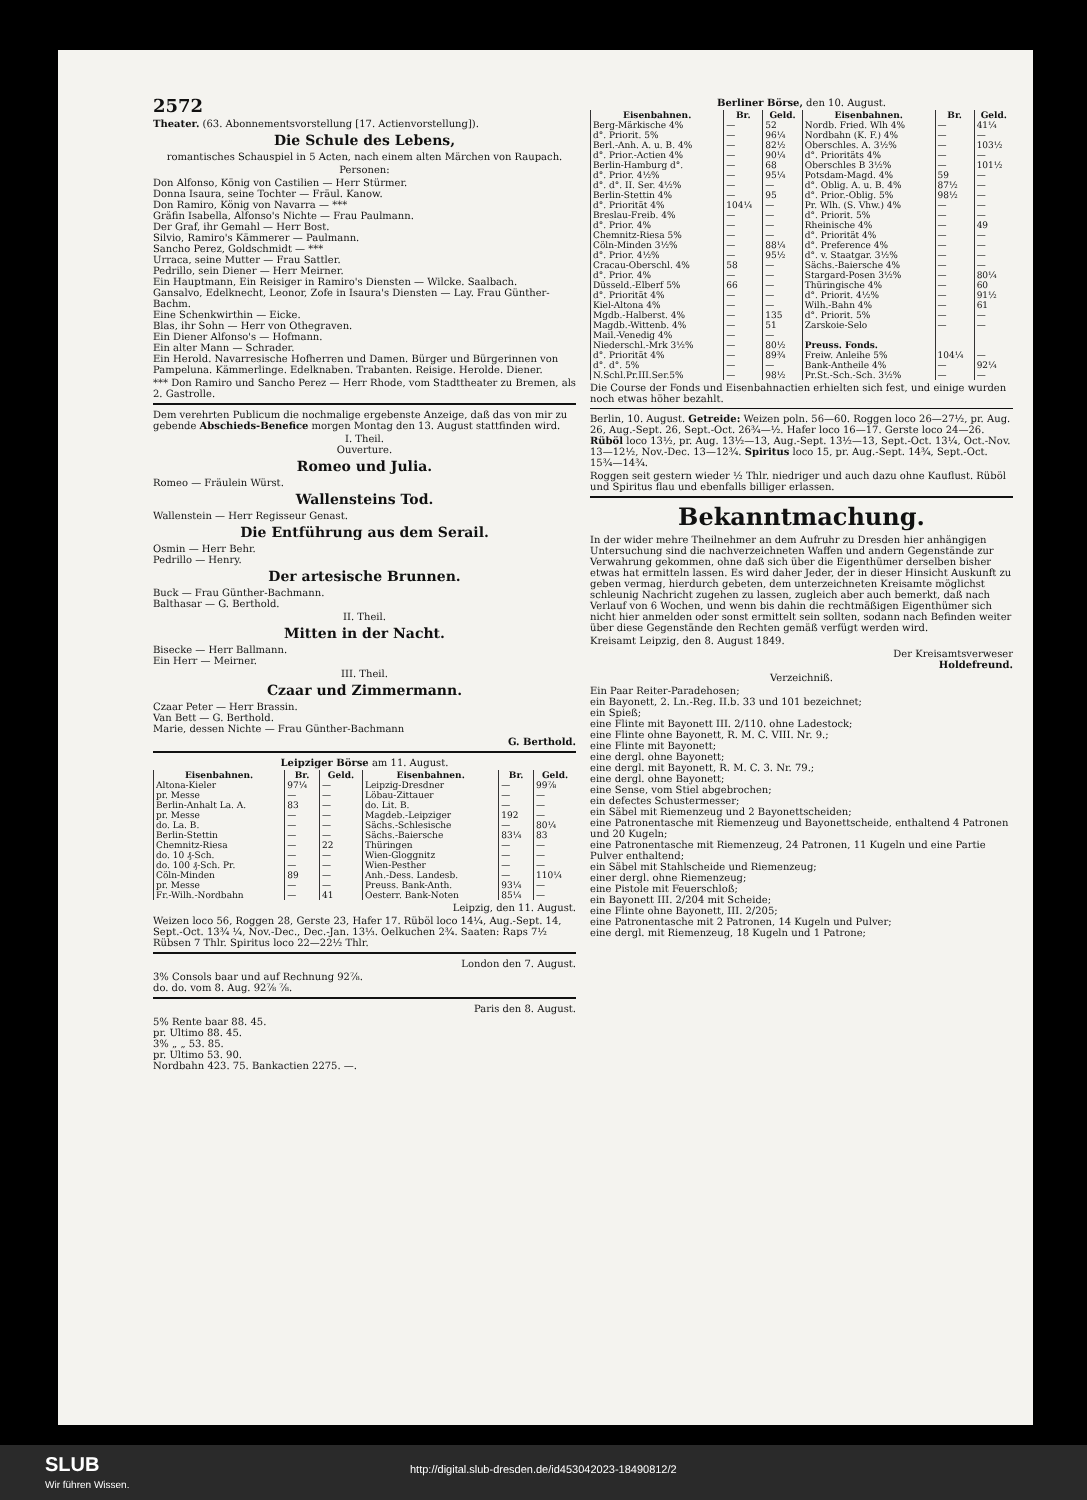2572
Theater. (63. Abonnementsvorstellung [17. Actienvorstellung]).
Die Schule des Lebens,
romantisches Schauspiel in 5 Acten, nach einem alten Märchen von Raupach.
Personen:
Don Alfonso, König von Castilien — Herr Stürmer.
Donna Isaura, seine Tochter — Fräul. Kanow.
Don Ramiro, König von Navarra — ***
Gräfin Isabella, Alfonso's Nichte — Frau Paulmann.
Der Graf, ihr Gemahl — Herr Bost.
Silvio, Ramiro's Kämmerer — Paulmann.
Sancho Perez, Goldschmidt — ***
Urraca, seine Mutter — Frau Sattler.
Pedrillo, sein Diener — Herr Meirner.
Ein Hauptmann, Ein Reisiger in Ramiro's Diensten — Wilcke. Saalbach.
Gansalvo, Edelknecht, Leonor, Zofe in Isaura's Diensten — Lay. Frau Günther-Bachm.
Eine Schenkwirthin — Eicke.
Blas, ihr Sohn — Herr von Othegraven.
Ein Diener Alfonso's — Hofmann.
Ein alter Mann — Schrader.
Ein Herold. Navarresische Hofherren und Damen. Bürger und Bürgerinnen von Pampeluna. Kämmerlinge. Edelknaben. Trabanten. Reisige. Herolde. Diener.
*** Don Ramiro und Sancho Perez — Herr Rhode, vom Stadttheater zu Bremen, als 2. Gastrolle.
Dem verehrten Publicum die nochmalige ergebenste Anzeige, daß das von mir zu gebende Abschieds-Benefice morgen Montag den 13. August stattfinden wird.
I. Theil.
Ouverture.
Romeo und Julia.
Romeo — Fräulein Würst.
Wallensteins Tod.
Wallenstein — Herr Regisseur Genast.
Die Entführung aus dem Serail.
Osmin — Herr Behr.
Pedrillo — Henry.
Der artesische Brunnen.
Buck — Frau Günther-Bachmann.
Balthasar — G. Berthold.
II. Theil.
Mitten in der Nacht.
Bisecke — Herr Ballmann.
Ein Herr — Meirner.
III. Theil.
Czaar und Zimmermann.
Czaar Peter — Herr Brassin.
Van Bett — G. Berthold.
Marie, dessen Nichte — Frau Günther-Bachmann
G. Berthold.
Leipziger Börse am 11. August.
| Eisenbahnen. | Br. | Geld. | Eisenbahnen. | Br. | Geld. |
| --- | --- | --- | --- | --- | --- |
| Altona-Kieler | 97¼ | — | Leipzig-Dresdner | — | 99⅞ |
| pr. Messe | — | — | Löbau-Zittauer | — | — |
| Berlin-Anhalt La. A. | 83 | — | do. Lit. B. | — | — |
| pr. Messe | — | — | Magdeb.-Leipziger | 192 | — |
| do. La. B. | — | — | Sächs.-Schlesische | — | 80¼ |
| Berlin-Stettin | — | — | Sächs.-Baiersche | 83¼ | 83 |
| Chemnitz-Riesa | — | 22 | Thüringen | — | — |
| do. 10 ₰-Sch. | — | — | Wien-Gloggnitz | — | — |
| do. 100 ₰-Sch. Pr. | — | — | Wien-Pesther | — | — |
| Cöln-Minden | 89 | — | Anh.-Dess. Landesb. | — | 110¼ |
| pr. Messe | — | — | Preuss. Bank-Anth. | 93¼ | — |
| Fr.-Wilh.-Nordbahn | — | 41 | Oesterr. Bank-Noten | 85¼ | — |
Leipzig, den 11. August.
Weizen loco 56, Roggen 28, Gerste 23, Hafer 17. Rüböl loco 14¼, Aug.-Sept. 14, Sept.-Oct. 13¾ ¼, Nov.-Dec., Dec.-Jan. 13⅓. Oelkuchen 2¾. Saaten: Raps 7½ Rübsen 7 Thlr. Spiritus loco 22—22½ Thlr.
London den 7. August.
3% Consols baar und auf Rechnung 92⅞.
do. do. vom 8. Aug. 92⅞ ⅞.
Paris den 8. August.
5% Rente baar 88. 45.
pr. Ultimo 88. 45.
3% „ „ 53. 85.
pr. Ultimo 53. 90.
Nordbahn 423. 75. Bankactien 2275. —.
Berliner Börse, den 10. August.
| Eisenbahnen. | Br. | Geld. | Eisenbahnen. | Br. | Geld. |
| --- | --- | --- | --- | --- | --- |
| Berg-Märkische 4% | — | 52 | Nordb. Fried. Wlh 4% | — | 41¼ |
| d°. Priorit. 5% | — | 96¼ | Nordbahn (K. F.) 4% | — | — |
| Berl.-Anh. A. u. B. 4% | — | 82½ | Oberschles. A. 3½% | — | 103½ |
| d°. Prior.-Actien 4% | — | 90¼ | d°. Prioritäts 4% | — | — |
| Berlin-Hamburg d°. | — | 68 | Oberschles B 3½% | — | 101½ |
| d°. Prior. 4½% | — | 95¼ | Potsdam-Magd. 4% | 59 | — |
| d°. d°. II. Ser. 4½% | — | — | d°. Oblig. A. u. B. 4% | 87½ | — |
| Berlin-Stettin 4% | — | 95 | d°. Prior.-Oblig. 5% | 98½ | — |
| d°. Priorität 4% | 104¼ | — | Pr. Wlh. (S. Vhw.) 4% | — | — |
| Breslau-Freib. 4% | — | — | d°. Priorit. 5% | — | — |
| d°. Prior. 4% | — | — | Rheinische 4% | — | 49 |
| Chemnitz-Riesa 5% | — | — | d°. Priorität 4% | — | — |
| Cöln-Minden 3½% | — | 88¼ | d°. Preference 4% | — | — |
| d°. Prior. 4½% | — | 95½ | d°. v. Staatgar. 3½% | — | — |
| Cracau-Oberschl. 4% | 58 | — | Sächs.-Baiersche 4% | — | — |
| d°. Prior. 4% | — | — | Stargard-Posen 3½% | — | 80¼ |
| Düsseld.-Elberf 5% | 66 | — | Thüringische 4% | — | 60 |
| d°. Priorität 4% | — | — | d°. Priorit. 4½% | — | 91½ |
| Kiel-Altona 4% | — | — | Wilh.-Bahn 4% | — | 61 |
| Mgdb.-Halberst. 4% | — | 135 | d°. Priorit. 5% | — | — |
| Magdb.-Wittenb. 4% | — | 51 | Zarskoie-Selo | — | — |
| Mail.-Venedig 4% | — | — | | | |
| Niederschl.-Mrk 3½% | — | 80½ | Preuss. Fonds. | | |
| d°. Priorität 4% | — | 89¾ | Freiw. Anleihe 5% | 104¼ | — |
| d°. d°. 5% | — | — | Bank-Antheile 4% | — | 92¼ |
| N.Schl.Pr.III.Ser.5% | — | 98½ | Pr.St.-Sch.-Sch. 3½% | — | — |
Die Course der Fonds und Eisenbahnactien erhielten sich fest, und einige wurden noch etwas höher bezahlt.
Berlin, 10. August. Getreide: Weizen poln. 56—60. Roggen loco 26—27½, pr. Aug. 26, Aug.-Sept. 26, Sept.-Oct. 26¾—½. Hafer loco 16—17. Gerste loco 24—26. Rüböl loco 13½, pr. Aug. 13½—13, Aug.-Sept. 13½—13, Sept.-Oct. 13¼, Oct.-Nov. 13—12½, Nov.-Dec. 13—12¾. Spiritus loco 15, pr. Aug.-Sept. 14¾, Sept.-Oct. 15¾—14¾.
Roggen seit gestern wieder ½ Thlr. niedriger und auch dazu ohne Kauflust. Rüböl und Spiritus flau und ebenfalls billiger erlassen.
Bekanntmachung.
In der wider mehre Theilnehmer an dem Aufruhr zu Dresden hier anhängigen Untersuchung sind die nachverzeichneten Waffen und andern Gegenstände zur Verwahrung gekommen, ohne daß sich über die Eigenthümer derselben bisher etwas hat ermitteln lassen. Es wird daher Jeder, der in dieser Hinsicht Auskunft zu geben vermag, hierdurch gebeten, dem unterzeichneten Kreisamte möglichst schleunig Nachricht zugehen zu lassen, zugleich aber auch bemerkt, daß nach Verlauf von 6 Wochen, und wenn bis dahin die rechtmäßigen Eigenthümer sich nicht hier anmelden oder sonst ermittelt sein sollten, sodann nach Befinden weiter über diese Gegenstände den Rechten gemäß verfügt werden wird.
Kreisamt Leipzig, den 8. August 1849.
Der Kreisamtsverweser
Holdefreund.
Verzeichniß.
Ein Paar Reiter-Paradehosen;
ein Bayonett, 2. Ln.-Reg. II.b. 33 und 101 bezeichnet;
ein Spieß;
eine Flinte mit Bayonett III. 2/110. ohne Ladestock;
eine Flinte ohne Bayonett, R. M. C. VIII. Nr. 9.;
eine Flinte mit Bayonett;
eine dergl. ohne Bayonett;
eine dergl. mit Bayonett, R. M. C. 3. Nr. 79.;
eine dergl. ohne Bayonett;
eine Sense, vom Stiel abgebrochen;
ein defectes Schustermesser;
ein Säbel mit Riemenzeug und 2 Bayonettscheiden;
eine Patronentasche mit Riemenzeug und Bayonettscheide, enthaltend 4 Patronen und 20 Kugeln;
eine Patronentasche mit Riemenzeug, 24 Patronen, 11 Kugeln und eine Partie Pulver enthaltend;
ein Säbel mit Stahlscheide und Riemenzeug;
einer dergl. ohne Riemenzeug;
eine Pistole mit Feuerschloß;
ein Bayonett III. 2/204 mit Scheide;
eine Flinte ohne Bayonett, III. 2/205;
eine Patronentasche mit 2 Patronen, 14 Kugeln und Pulver;
eine dergl. mit Riemenzeug, 18 Kugeln und 1 Patrone;
SLUB
Wir führen Wissen.
http://digital.slub-dresden.de/id453042023-18490812/2